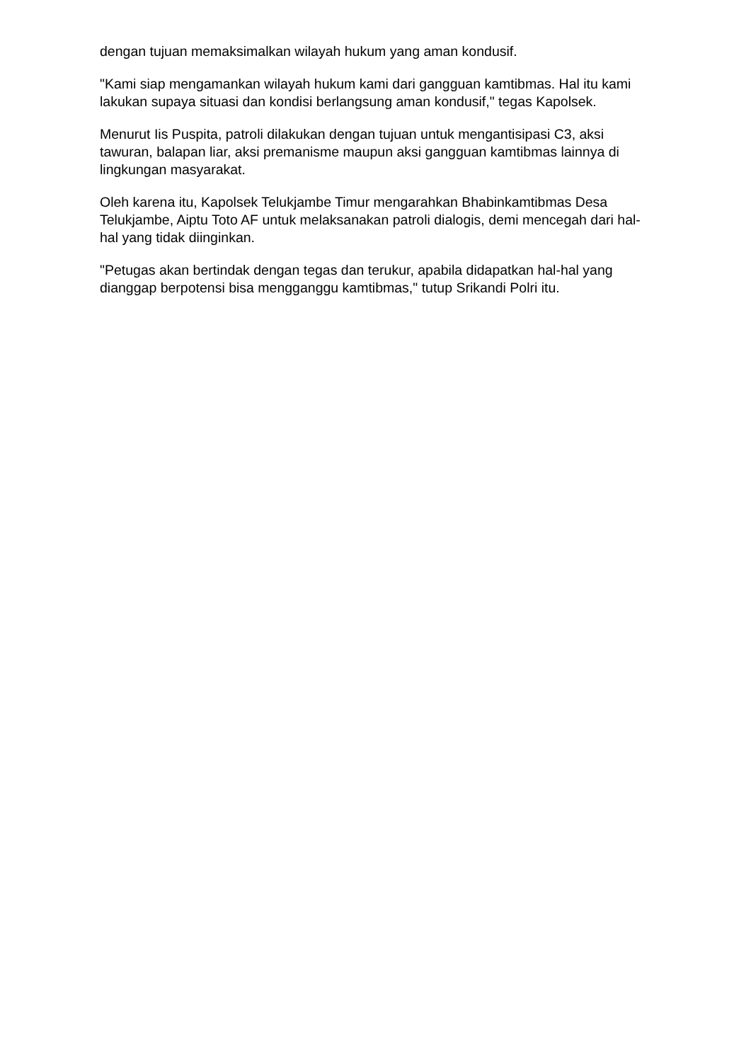dengan tujuan memaksimalkan wilayah hukum yang aman kondusif.
"Kami siap mengamankan wilayah hukum kami dari gangguan kamtibmas. Hal itu kami lakukan supaya situasi dan kondisi berlangsung aman kondusif," tegas Kapolsek.
Menurut Iis Puspita, patroli dilakukan dengan tujuan untuk mengantisipasi C3, aksi tawuran, balapan liar, aksi premanisme maupun aksi gangguan kamtibmas lainnya di lingkungan masyarakat.
Oleh karena itu, Kapolsek Telukjambe Timur mengarahkan Bhabinkamtibmas Desa Telukjambe, Aiptu Toto AF untuk melaksanakan patroli dialogis, demi mencegah dari hal-hal yang tidak diinginkan.
"Petugas akan bertindak dengan tegas dan terukur, apabila didapatkan hal-hal yang dianggap berpotensi bisa mengganggu kamtibmas," tutup Srikandi Polri itu.